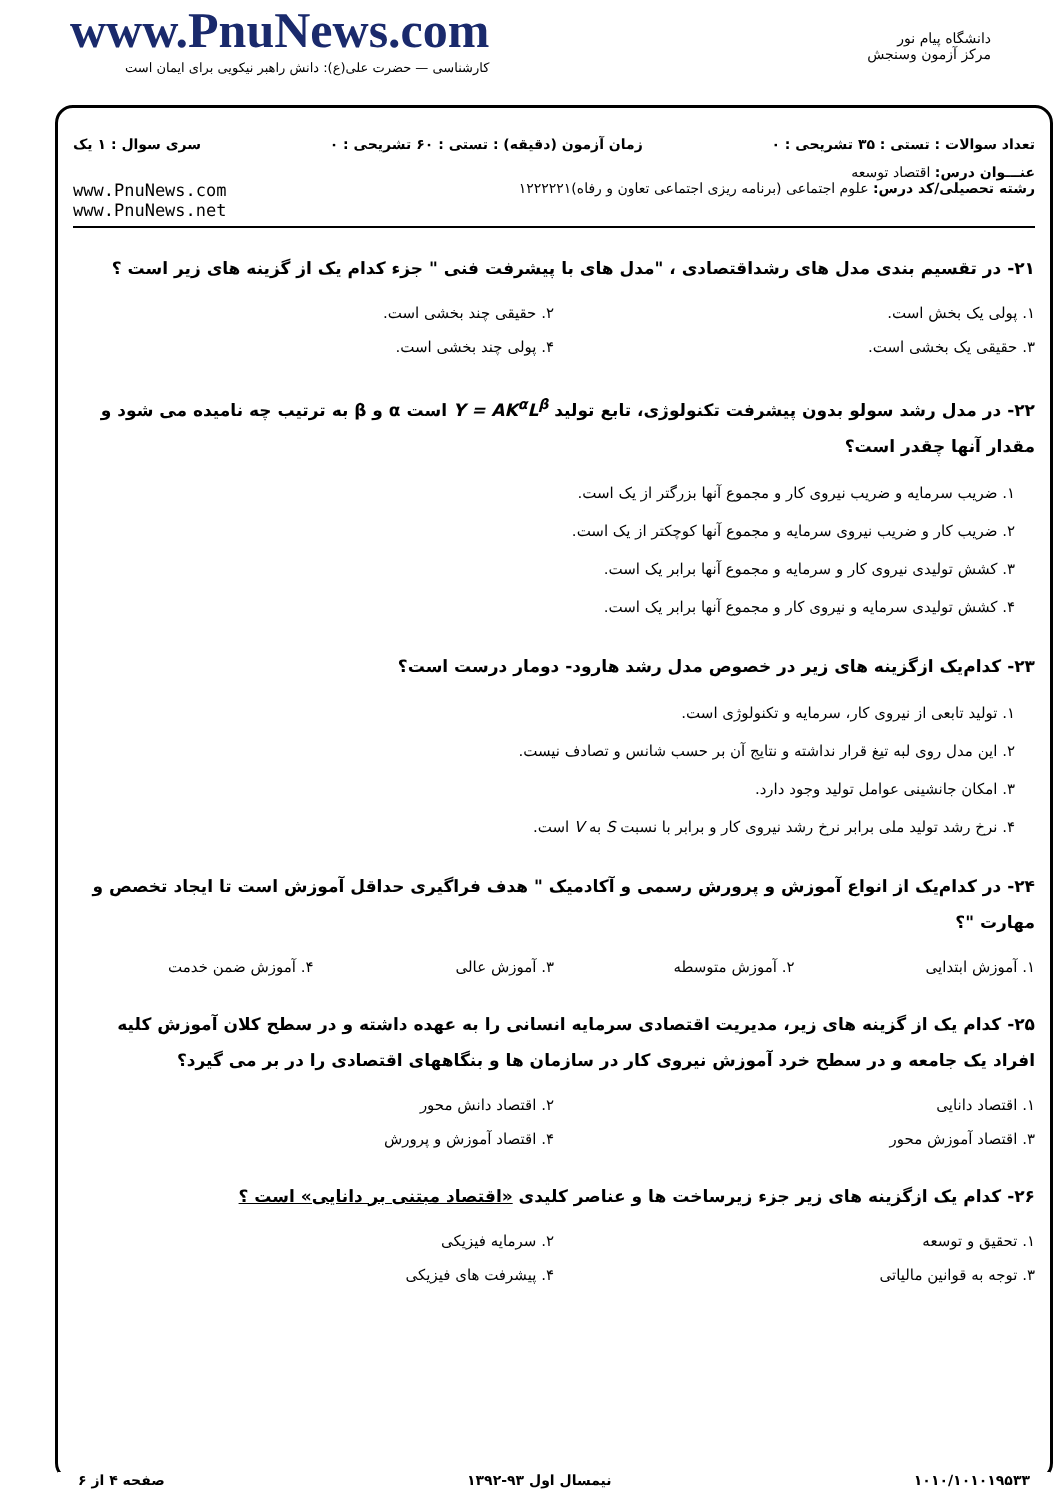www.PnuNews.com
کارشناسی — حضرت علی(ع): دانش راهبر نیکویی برای ایمان است
دانشگاه پیام نور
مرکز آزمون وسنجش
تعداد سوالات : تستی : ۳۵ تشریحی : ۰ زمان آزمون (دقیقه) : تستی : ۶۰ تشریحی : ۰ سری سوال : ۱ یک
عنـــوان درس: اقتصاد توسعه
رشته تحصیلی/کد درس: علوم اجتماعی (برنامه ریزی اجتماعی تعاون و رفاه)۱۲۲۲۲۲۱ www.PnuNews.com
www.PnuNews.net
۲۱- در تقسیم بندی مدل های رشداقتصادی ، "مدل های با پیشرفت فنی " جزء کدام یک از گزینه های زیر است ؟
۱. پولی یک بخش است.
۲. حقیقی چند بخشی است.
۳. حقیقی یک بخشی است.
۴. پولی چند بخشی است.
۲۲- در مدل رشد سولو بدون پیشرفت تکنولوژی، تابع تولید Y = AK<sup>α</sup>L<sup>β</sup> است α و β به ترتیب چه نامیده می شود و مقدار آنها چقدر است؟
۱. ضریب سرمایه و ضریب نیروی کار و مجموع آنها بزرگتر از یک است.
۲. ضریب کار و ضریب نیروی سرمایه و مجموع آنها کوچکتر از یک است.
۳. کشش تولیدی نیروی کار و سرمایه و مجموع آنها برابر یک است.
۴. کشش تولیدی سرمایه و نیروی کار و مجموع آنها برابر یک است.
۲۳- کدام‌یک ازگزینه های زیر در خصوص مدل رشد هارود- دومار درست است؟
۱. تولید تابعی از نیروی کار، سرمایه و تکنولوژی است.
۲. این مدل روی لبه تیغ قرار نداشته و نتایج آن بر حسب شانس و تصادف نیست.
۳. امکان جانشینی عوامل تولید وجود دارد.
۴. نرخ رشد تولید ملی برابر نرخ رشد نیروی کار و برابر با نسبت S به V است.
۲۴- در کدام‌یک از انواع آموزش و پرورش رسمی و آکادمیک " هدف فراگیری حداقل آموزش است تا ایجاد تخصص و مهارت "؟
۱. آموزش ابتدایی
۲. آموزش متوسطه
۳. آموزش عالی
۴. آموزش ضمن خدمت
۲۵- کدام یک از گزینه های زیر، مدیریت اقتصادی سرمایه انسانی را به عهده داشته و در سطح کلان آموزش کلیه افراد یک جامعه و در سطح خرد آموزش نیروی کار در سازمان ها و بنگاههای اقتصادی را در بر می گیرد؟
۱. اقتصاد دانایی
۲. اقتصاد دانش محور
۳. اقتصاد آموزش محور
۴. اقتصاد آموزش و پرورش
۲۶- کدام یک ازگزینه های زیر جزء زیرساخت ها و عناصر کلیدی «اقتصاد مبتنی بر دانایی» است ؟
۱. تحقیق و توسعه
۲. سرمایه فیزیکی
۳. توجه به قوانین مالیاتی
۴. پیشرفت های فیزیکی
۱۰۱۰/۱۰۱۰۱۹۵۳۳ نیمسال اول ۹۳-۱۳۹۲ صفحه ۴ از ۶